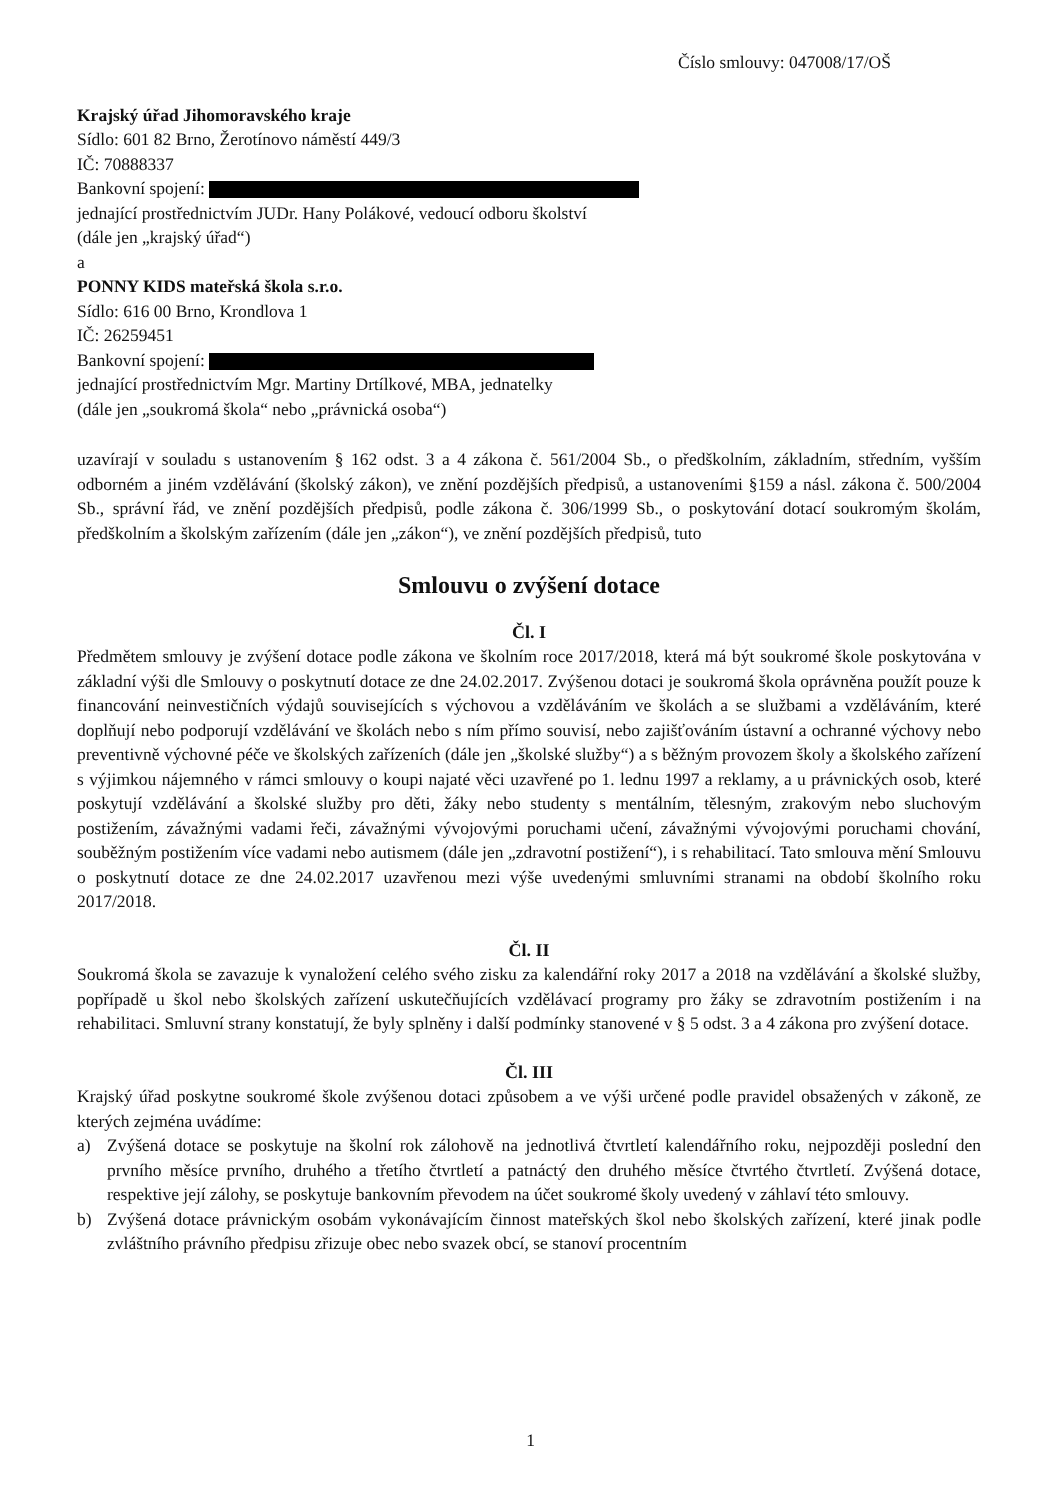Číslo smlouvy: 047008/17/OŠ
Krajský úřad Jihomoravského kraje
Sídlo: 601 82 Brno, Žerotínovo náměstí 449/3
IČ: 70888337
Bankovní spojení:
jednající prostřednictvím JUDr. Hany Polákové, vedoucí odboru školství
(dále jen „krajský úřad“)
a
PONNY KIDS mateřská škola s.r.o.
Sídlo: 616 00 Brno, Krondlova 1
IČ: 26259451
Bankovní spojení:
jednající prostřednictvím Mgr. Martiny Drtílkové, MBA, jednatelky
(dále jen „soukromá škola“ nebo „právnická osoba“)
uzavírají v souladu s ustanovením § 162 odst. 3 a 4 zákona č. 561/2004 Sb., o předškolním, základním, středním, vyšším odborném a jiném vzdělávání (školský zákon), ve znění pozdějších předpisů, a ustanoveními §159 a násl. zákona č. 500/2004 Sb., správní řád, ve znění pozdějších předpisů, podle zákona č. 306/1999 Sb., o poskytování dotací soukromým školám, předškolním a školským zařízením (dále jen „zákon“), ve znění pozdějších předpisů, tuto
Smlouvu o zvýšení dotace
Čl. I
Předmětem smlouvy je zvýšení dotace podle zákona ve školním roce 2017/2018, která má být soukromé škole poskytována v základní výši dle Smlouvy o poskytnutí dotace ze dne 24.02.2017. Zvýšenou dotaci je soukromá škola oprávněna použít pouze k financování neinvestičních výdajů souvisejících s výchovou a vzděláváním ve školách a se službami a vzděláváním, které doplňují nebo podporují vzdělávání ve školách nebo s ním přímo souvisí, nebo zajišťováním ústavní a ochranné výchovy nebo preventivně výchovné péče ve školských zařízeních (dále jen „školské služby“) a s běžným provozem školy a školského zařízení s výjimkou nájemného v rámci smlouvy o koupi najaté věci uzavřené po 1. lednu 1997 a reklamy, a u právnických osob, které poskytují vzdělávání a školské služby pro děti, žáky nebo studenty s mentálním, tělesným, zrakovým nebo sluchovým postižením, závažnými vadami řeči, závažnými vývojovými poruchami učení, závažnými vývojovými poruchami chování, souběžným postižením více vadami nebo autismem (dále jen „zdravotní postižení“), i s rehabilitací. Tato smlouva mění Smlouvu o poskytnutí dotace ze dne 24.02.2017 uzavřenou mezi výše uvedenými smluvními stranami na období školního roku 2017/2018.
Čl. II
Soukromá škola se zavazuje k vynaložení celého svého zisku za kalendářní roky 2017 a 2018 na vzdělávání a školské služby, popřípadě u škol nebo školských zařízení uskutečňujících vzdělávací programy pro žáky se zdravotním postižením i na rehabilitaci. Smluvní strany konstatují, že byly splněny i další podmínky stanovené v § 5 odst. 3 a 4 zákona pro zvýšení dotace.
Čl. III
Krajský úřad poskytne soukromé škole zvýšenou dotaci způsobem a ve výši určené podle pravidel obsažených v zákoně, ze kterých zejména uvádíme:
a) Zvýšená dotace se poskytuje na školní rok zálohově na jednotlivá čtvrtletí kalendářního roku, nejpozději poslední den prvního měsíce prvního, druhého a třetího čtvrtletí a patnáctý den druhého měsíce čtvrtého čtvrtletí. Zvýšená dotace, respektive její zálohy, se poskytuje bankovním převodem na účet soukromé školy uvedený v záhlaví této smlouvy.
b) Zvýšená dotace právnickým osobám vykonávajícím činnost mateřských škol nebo školských zařízení, které jinak podle zvláštního právního předpisu zřizuje obec nebo svazek obcí, se stanoví procentním
1